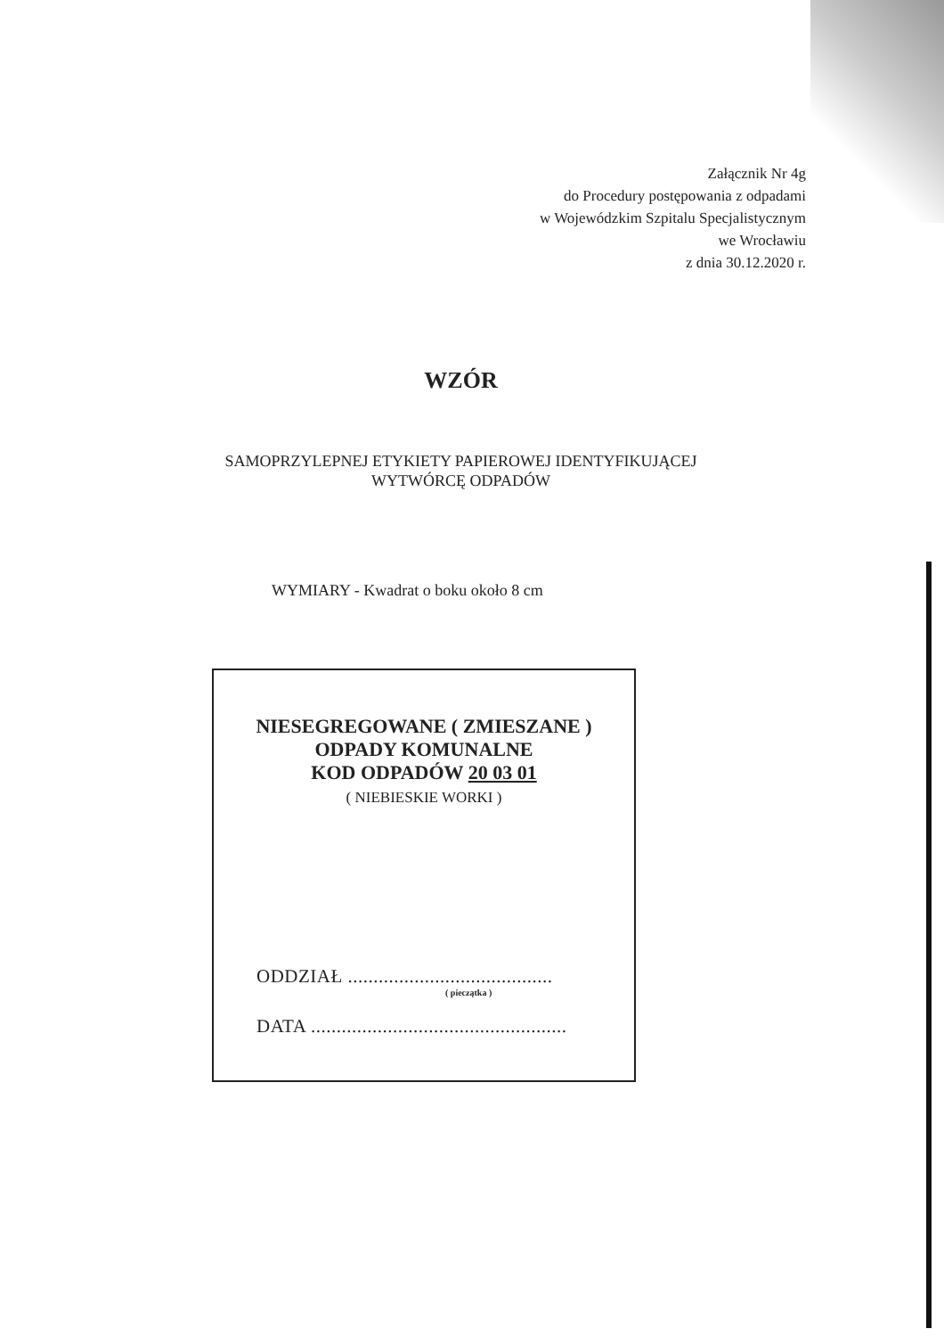Załącznik Nr 4g
do Procedury postępowania z odpadami
w Wojewódzkim Szpitalu Specjalistycznym
we Wrocławiu
z dnia 30.12.2020 r.
WZÓR
SAMOPRZYLEPNEJ ETYKIETY PAPIEROWEJ IDENTYFIKUJĄCEJ
WYTWÓRCĘ ODPADÓW
WYMIARY - Kwadrat o boku około 8 cm
NIESEGREGOWANE ( ZMIESZANE )
ODPADY KOMUNALNE
KOD ODPADÓW 20 03 01
( NIEBIESKIE WORKI )
ODDZIAŁ ........................................
( pieczątka )
DATA ..................................................